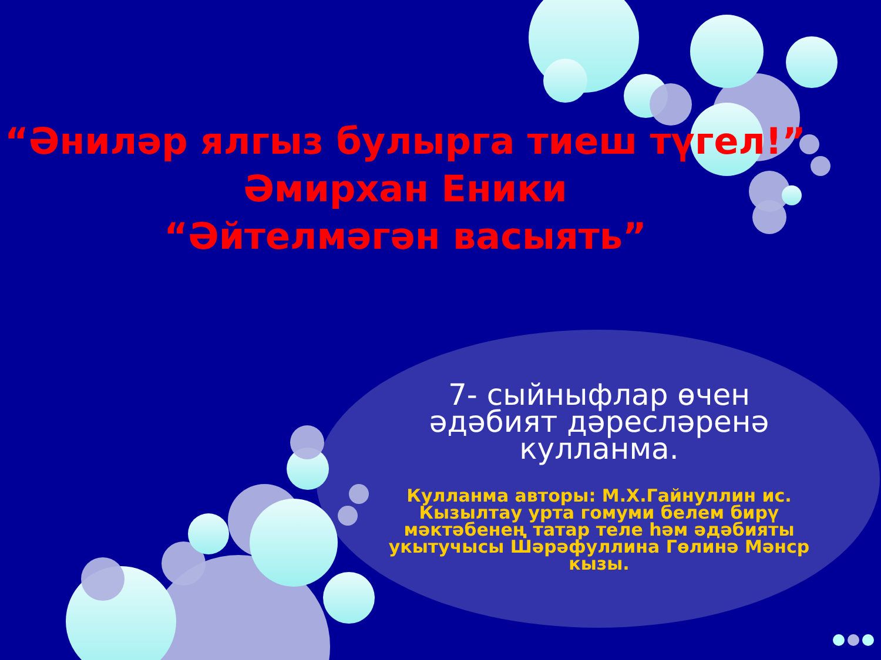“Әниләр ялгыз булырга тиеш түгел!”
Әмирхан Еники
“Әйтелмәгән васыять”
7- сыйныфлар өчен әдәбият дәресләренә кулланма.
Кулланма авторы: М.Х.Гайнуллин ис. Кызылтау урта гомуми белем бирү мәктәбенең татар теле һәм әдәбияты укытучысы Шәрәфуллина Гөлинә Мәнср кызы.